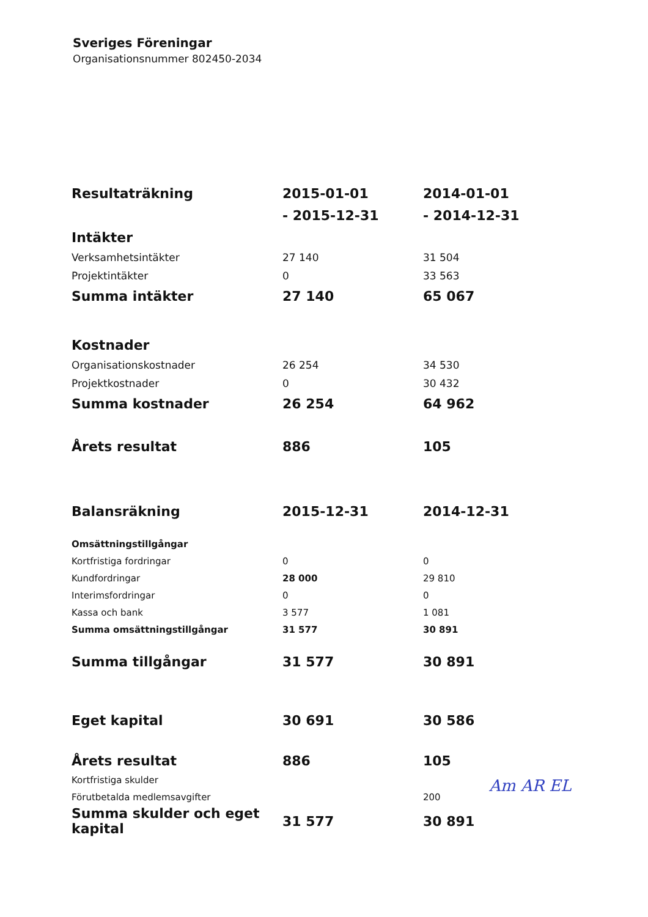Sveriges Föreningar
Organisationsnummer 802450-2034
| Resultaträkning | 2015-01-01 | 2014-01-01 |
| | - 2015-12-31 | - 2014-12-31 |
| Intäkter | | |
| Verksamhetsintäkter | 27 140 | 31 504 |
| Projektintäkter | 0 | 33 563 |
| Summa intäkter | 27 140 | 65 067 |
| Kostnader | | |
| Organisationskostnader | 26 254 | 34 530 |
| Projektkostnader | 0 | 30 432 |
| Summa kostnader | 26 254 | 64 962 |
| Årets resultat | 886 | 105 |
| Balansräkning | 2015-12-31 | 2014-12-31 |
| Omsättningstillgångar | | |
| Kortfristiga fordringar | 0 | 0 |
| Kundfordringar | 28 000 | 29 810 |
| Interimsfordringar | 0 | 0 |
| Kassa och bank | 3 577 | 1 081 |
| Summa omsättningstillgångar | 31 577 | 30 891 |
| Summa tillgångar | 31 577 | 30 891 |
| Eget kapital | 30 691 | 30 586 |
| Årets resultat | 886 | 105 |
| Kortfristiga skulder | | |
| Förutbetalda medlemsavgifter | | 200 |
| Summa skulder och eget kapital | 31 577 | 30 891 |
Am AR EL